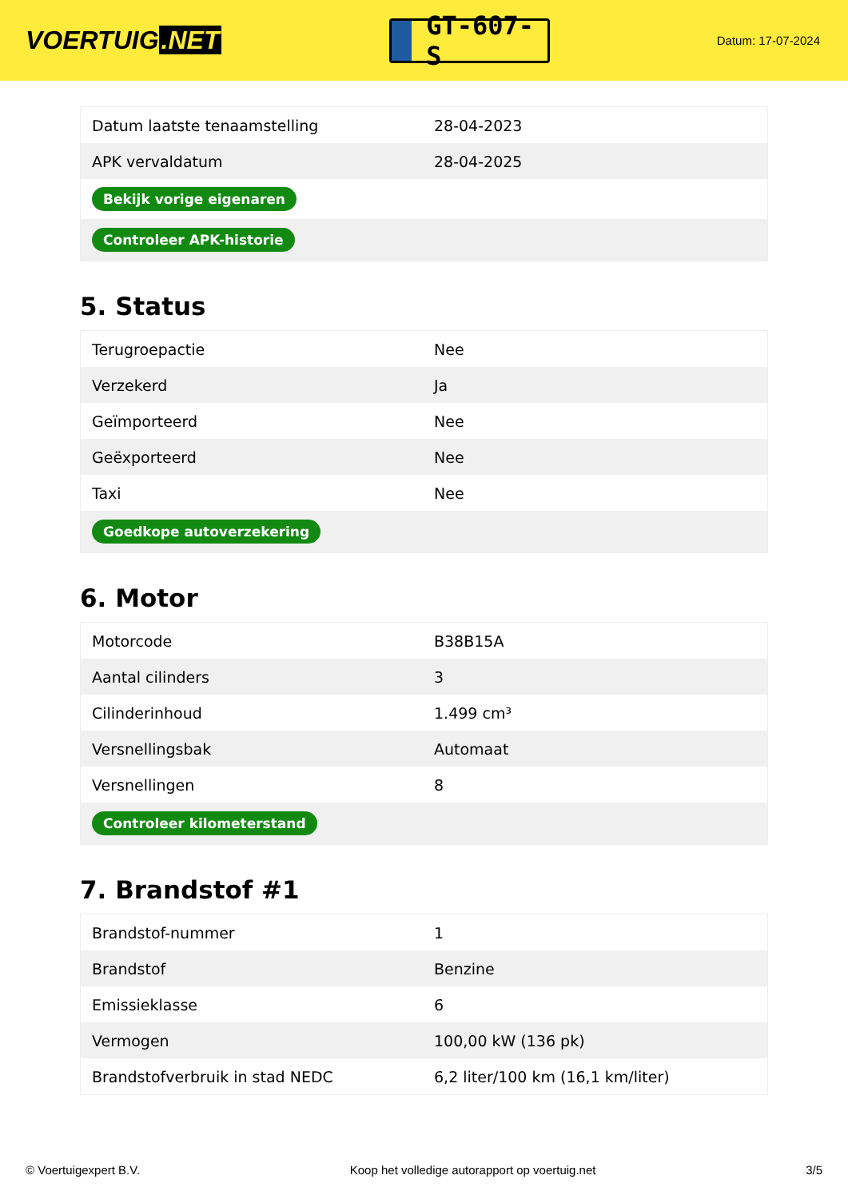VOERTUIG.NET
GT-607-S
Datum: 17-07-2024
| Datum laatste tenaamstelling | 28-04-2023 |
| APK vervaldatum | 28-04-2025 |
| Bekijk vorige eigenaren | |
| Controleer APK-historie | |
5. Status
| Terugroepactie | Nee |
| Verzekerd | Ja |
| Geïmporteerd | Nee |
| Geëxporteerd | Nee |
| Taxi | Nee |
| Goedkope autoverzekering | |
6. Motor
| Motorcode | B38B15A |
| Aantal cilinders | 3 |
| Cilinderinhoud | 1.499 cm³ |
| Versnellingsbak | Automaat |
| Versnellingen | 8 |
| Controleer kilometerstand | |
7. Brandstof #1
| Brandstof-nummer | 1 |
| Brandstof | Benzine |
| Emissieklasse | 6 |
| Vermogen | 100,00 kW (136 pk) |
| Brandstofverbruik in stad NEDC | 6,2 liter/100 km (16,1 km/liter) |
© Voertuigexpert B.V. Koop het volledige autorapport op voertuig.net 3/5